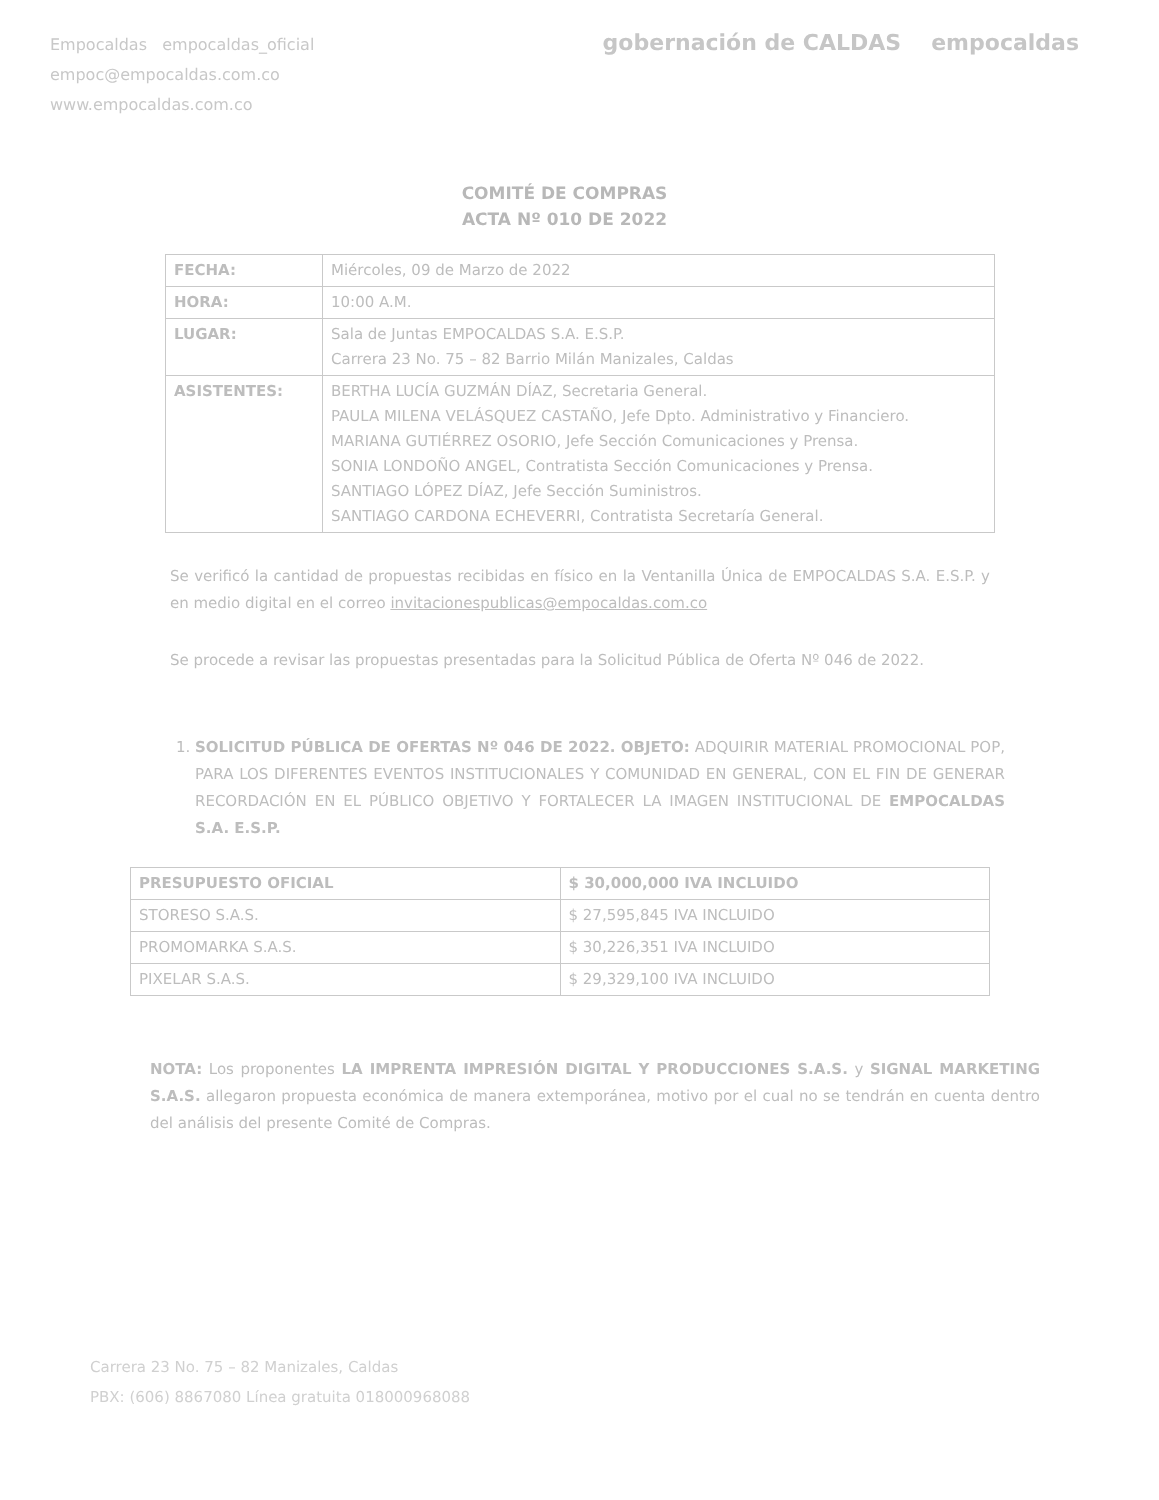Empocaldas empocaldas_oficial
empoc@empocaldas.com.co
www.empocaldas.com.co
gobernación de CALDAS empocaldas
COMITÉ DE COMPRAS
ACTA Nº 010 DE 2022
| FECHA: | Miércoles, 09 de Marzo de 2022 |
| HORA: | 10:00 A.M. |
| LUGAR: | Sala de Juntas EMPOCALDAS S.A. E.S.P. Carrera 23 No. 75 – 82 Barrio Milán Manizales, Caldas |
| ASISTENTES: | BERTHA LUCÍA GUZMÁN DÍAZ, Secretaria General. PAULA MILENA VELÁSQUEZ CASTAÑO, Jefe Dpto. Administrativo y Financiero. MARIANA GUTIÉRREZ OSORIO, Jefe Sección Comunicaciones y Prensa. SONIA LONDOÑO ANGEL, Contratista Sección Comunicaciones y Prensa. SANTIAGO LÓPEZ DÍAZ, Jefe Sección Suministros. SANTIAGO CARDONA ECHEVERRI, Contratista Secretaría General. |
Se verificó la cantidad de propuestas recibidas en físico en la Ventanilla Única de EMPOCALDAS S.A. E.S.P. y en medio digital en el correo invitacionespublicas@empocaldas.com.co
Se procede a revisar las propuestas presentadas para la Solicitud Pública de Oferta Nº 046 de 2022.
1. SOLICITUD PÚBLICA DE OFERTAS Nº 046 DE 2022. OBJETO: ADQUIRIR MATERIAL PROMOCIONAL POP, PARA LOS DIFERENTES EVENTOS INSTITUCIONALES Y COMUNIDAD EN GENERAL, CON EL FIN DE GENERAR RECORDACIÓN EN EL PÚBLICO OBJETIVO Y FORTALECER LA IMAGEN INSTITUCIONAL DE EMPOCALDAS S.A. E.S.P.
| PRESUPUESTO OFICIAL | $ 30,000,000 IVA INCLUIDO |
| --- | --- |
| STORESO S.A.S. | $ 27,595,845 IVA INCLUIDO |
| PROMOMARKA S.A.S. | $ 30,226,351 IVA INCLUIDO |
| PIXELAR S.A.S. | $ 29,329,100 IVA INCLUIDO |
NOTA: Los proponentes LA IMPRENTA IMPRESIÓN DIGITAL Y PRODUCCIONES S.A.S. y SIGNAL MARKETING S.A.S. allegaron propuesta económica de manera extemporánea, motivo por el cual no se tendrán en cuenta dentro del análisis del presente Comité de Compras.
Carrera 23 No. 75 – 82 Manizales, Caldas
PBX: (606) 8867080 Línea gratuita 018000968088